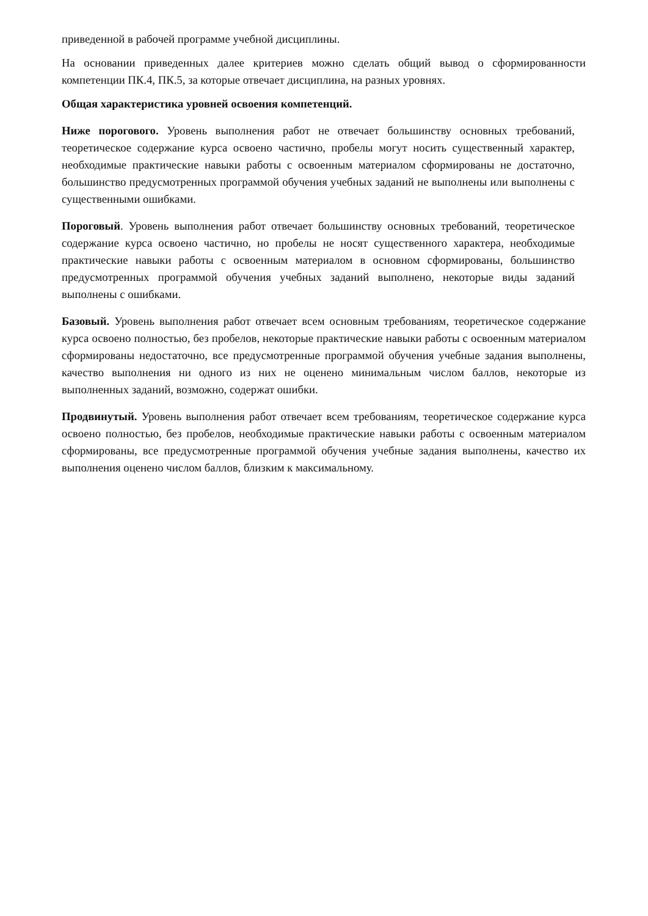приведенной в рабочей программе учебной дисциплины.
На основании приведенных далее критериев можно сделать общий вывод о сформированности компетенции ПК.4, ПК.5, за которые отвечает дисциплина, на разных уровнях.
Общая характеристика уровней освоения компетенций.
Ниже порогового. Уровень выполнения работ не отвечает большинству основных требований, теоретическое содержание курса освоено частично, пробелы могут носить существенный характер, необходимые практические навыки работы с освоенным материалом сформированы не достаточно, большинство предусмотренных программой обучения учебных заданий не выполнены или выполнены с существенными ошибками.
Пороговый. Уровень выполнения работ отвечает большинству основных требований, теоретическое содержание курса освоено частично, но пробелы не носят существенного характера, необходимые практические навыки работы с освоенным материалом в основном сформированы, большинство предусмотренных программой обучения учебных заданий выполнено, некоторые виды заданий выполнены с ошибками.
Базовый. Уровень выполнения работ отвечает всем основным требованиям, теоретическое содержание курса освоено полностью, без пробелов, некоторые практические навыки работы с освоенным материалом сформированы недостаточно, все предусмотренные программой обучения учебные задания выполнены, качество выполнения ни одного из них не оценено минимальным числом баллов, некоторые из выполненных заданий, возможно, содержат ошибки.
Продвинутый. Уровень выполнения работ отвечает всем требованиям, теоретическое содержание курса освоено полностью, без пробелов, необходимые практические навыки работы с освоенным материалом сформированы, все предусмотренные программой обучения учебные задания выполнены, качество их выполнения оценено числом баллов, близким к максимальному.